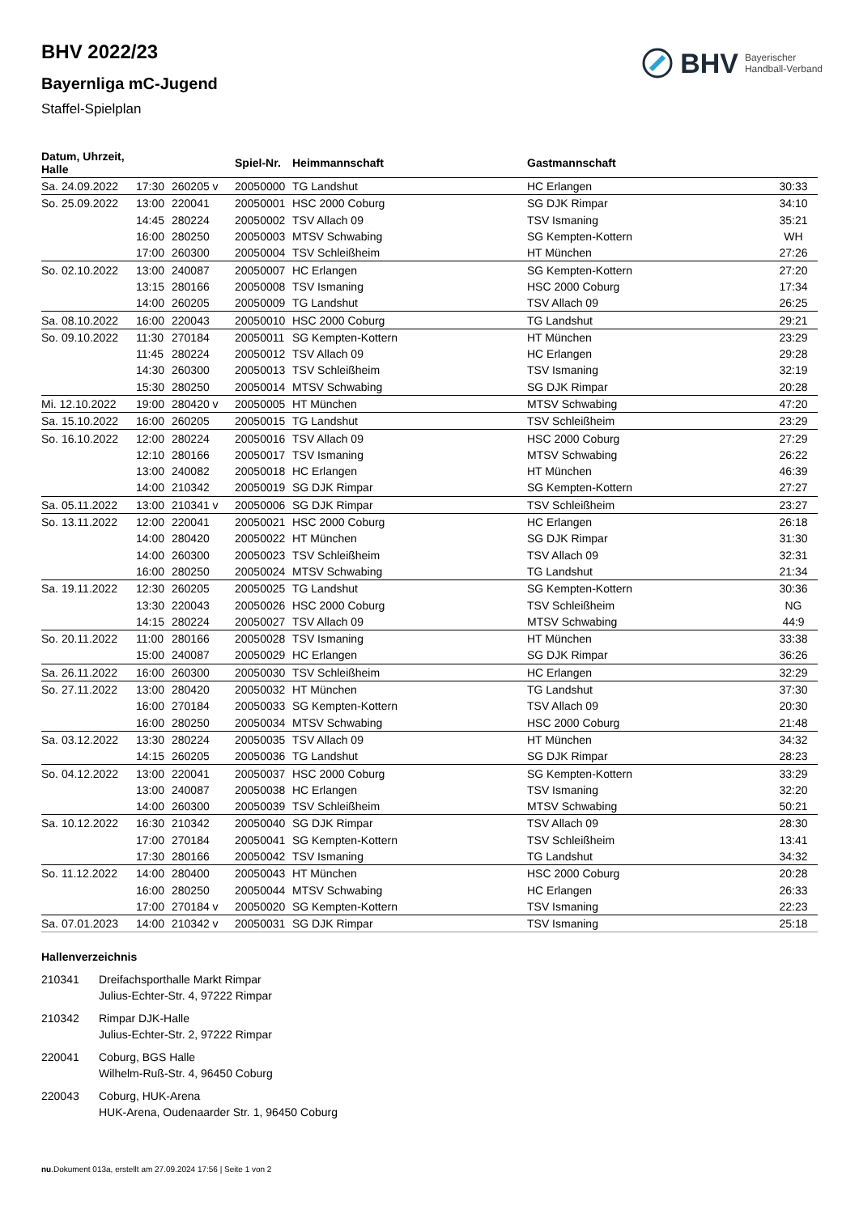BHV Bayerischer
Handball-Verband
BHV 2022/23
Bayernliga mC-Jugend
Staffel-Spielplan
| Datum, Uhrzeit, Halle | | | Spiel-Nr. | Heimmannschaft | Gastmannschaft | |
| --- | --- | --- | --- | --- | --- | --- |
| Sa. 24.09.2022 | 17:30 | 260205 v | 20050000 | TG Landshut | HC Erlangen | 30:33 |
| So. 25.09.2022 | 13:00 | 220041 | 20050001 | HSC 2000 Coburg | SG DJK Rimpar | 34:10 |
| | 14:45 | 280224 | 20050002 | TSV Allach 09 | TSV Ismaning | 35:21 |
| | 16:00 | 280250 | 20050003 | MTSV Schwabing | SG Kempten-Kottern | WH |
| | 17:00 | 260300 | 20050004 | TSV Schleißheim | HT München | 27:26 |
| So. 02.10.2022 | 13:00 | 240087 | 20050007 | HC Erlangen | SG Kempten-Kottern | 27:20 |
| | 13:15 | 280166 | 20050008 | TSV Ismaning | HSC 2000 Coburg | 17:34 |
| | 14:00 | 260205 | 20050009 | TG Landshut | TSV Allach 09 | 26:25 |
| Sa. 08.10.2022 | 16:00 | 220043 | 20050010 | HSC 2000 Coburg | TG Landshut | 29:21 |
| So. 09.10.2022 | 11:30 | 270184 | 20050011 | SG Kempten-Kottern | HT München | 23:29 |
| | 11:45 | 280224 | 20050012 | TSV Allach 09 | HC Erlangen | 29:28 |
| | 14:30 | 260300 | 20050013 | TSV Schleißheim | TSV Ismaning | 32:19 |
| | 15:30 | 280250 | 20050014 | MTSV Schwabing | SG DJK Rimpar | 20:28 |
| Mi. 12.10.2022 | 19:00 | 280420 v | 20050005 | HT München | MTSV Schwabing | 47:20 |
| Sa. 15.10.2022 | 16:00 | 260205 | 20050015 | TG Landshut | TSV Schleißheim | 23:29 |
| So. 16.10.2022 | 12:00 | 280224 | 20050016 | TSV Allach 09 | HSC 2000 Coburg | 27:29 |
| | 12:10 | 280166 | 20050017 | TSV Ismaning | MTSV Schwabing | 26:22 |
| | 13:00 | 240082 | 20050018 | HC Erlangen | HT München | 46:39 |
| | 14:00 | 210342 | 20050019 | SG DJK Rimpar | SG Kempten-Kottern | 27:27 |
| Sa. 05.11.2022 | 13:00 | 210341 v | 20050006 | SG DJK Rimpar | TSV Schleißheim | 23:27 |
| So. 13.11.2022 | 12:00 | 220041 | 20050021 | HSC 2000 Coburg | HC Erlangen | 26:18 |
| | 14:00 | 280420 | 20050022 | HT München | SG DJK Rimpar | 31:30 |
| | 14:00 | 260300 | 20050023 | TSV Schleißheim | TSV Allach 09 | 32:31 |
| | 16:00 | 280250 | 20050024 | MTSV Schwabing | TG Landshut | 21:34 |
| Sa. 19.11.2022 | 12:30 | 260205 | 20050025 | TG Landshut | SG Kempten-Kottern | 30:36 |
| | 13:30 | 220043 | 20050026 | HSC 2000 Coburg | TSV Schleißheim | NG |
| | 14:15 | 280224 | 20050027 | TSV Allach 09 | MTSV Schwabing | 44:9 |
| So. 20.11.2022 | 11:00 | 280166 | 20050028 | TSV Ismaning | HT München | 33:38 |
| | 15:00 | 240087 | 20050029 | HC Erlangen | SG DJK Rimpar | 36:26 |
| Sa. 26.11.2022 | 16:00 | 260300 | 20050030 | TSV Schleißheim | HC Erlangen | 32:29 |
| So. 27.11.2022 | 13:00 | 280420 | 20050032 | HT München | TG Landshut | 37:30 |
| | 16:00 | 270184 | 20050033 | SG Kempten-Kottern | TSV Allach 09 | 20:30 |
| | 16:00 | 280250 | 20050034 | MTSV Schwabing | HSC 2000 Coburg | 21:48 |
| Sa. 03.12.2022 | 13:30 | 280224 | 20050035 | TSV Allach 09 | HT München | 34:32 |
| | 14:15 | 260205 | 20050036 | TG Landshut | SG DJK Rimpar | 28:23 |
| So. 04.12.2022 | 13:00 | 220041 | 20050037 | HSC 2000 Coburg | SG Kempten-Kottern | 33:29 |
| | 13:00 | 240087 | 20050038 | HC Erlangen | TSV Ismaning | 32:20 |
| | 14:00 | 260300 | 20050039 | TSV Schleißheim | MTSV Schwabing | 50:21 |
| Sa. 10.12.2022 | 16:30 | 210342 | 20050040 | SG DJK Rimpar | TSV Allach 09 | 28:30 |
| | 17:00 | 270184 | 20050041 | SG Kempten-Kottern | TSV Schleißheim | 13:41 |
| | 17:30 | 280166 | 20050042 | TSV Ismaning | TG Landshut | 34:32 |
| So. 11.12.2022 | 14:00 | 280400 | 20050043 | HT München | HSC 2000 Coburg | 20:28 |
| | 16:00 | 280250 | 20050044 | MTSV Schwabing | HC Erlangen | 26:33 |
| | 17:00 | 270184 v | 20050020 | SG Kempten-Kottern | TSV Ismaning | 22:23 |
| Sa. 07.01.2023 | 14:00 | 210342 v | 20050031 | SG DJK Rimpar | TSV Ismaning | 25:18 |
Hallenverzeichnis
210341 Dreifachsporthalle Markt Rimpar
Julius-Echter-Str. 4, 97222 Rimpar
210342 Rimpar DJK-Halle
Julius-Echter-Str. 2, 97222 Rimpar
220041 Coburg, BGS Halle
Wilhelm-Ruß-Str. 4, 96450 Coburg
220043 Coburg, HUK-Arena
HUK-Arena, Oudenaarder Str. 1, 96450 Coburg
nu.Dokument 013a, erstellt am 27.09.2024 17:56 | Seite 1 von 2